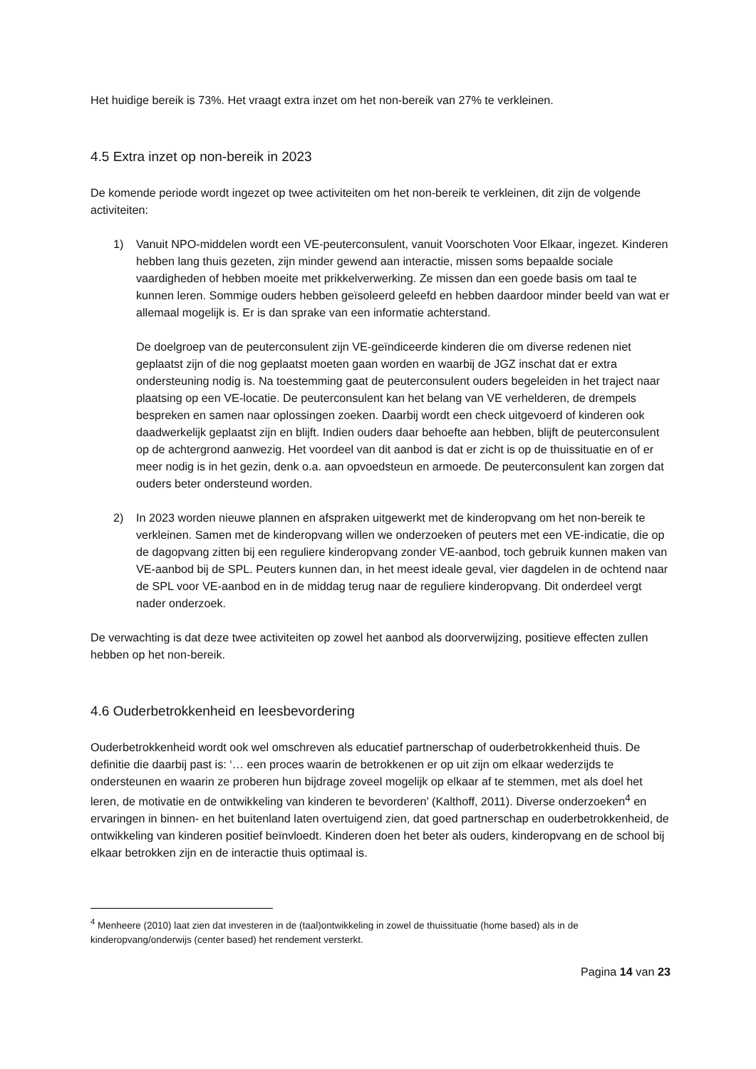Het huidige bereik is 73%. Het vraagt extra inzet om het non-bereik van 27% te verkleinen.
4.5 Extra inzet op non-bereik in 2023
De komende periode wordt ingezet op twee activiteiten om het non-bereik te verkleinen, dit zijn de volgende activiteiten:
1) Vanuit NPO-middelen wordt een VE-peuterconsulent, vanuit Voorschoten Voor Elkaar, ingezet. Kinderen hebben lang thuis gezeten, zijn minder gewend aan interactie, missen soms bepaalde sociale vaardigheden of hebben moeite met prikkelverwerking. Ze missen dan een goede basis om taal te kunnen leren. Sommige ouders hebben geïsoleerd geleefd en hebben daardoor minder beeld van wat er allemaal mogelijk is. Er is dan sprake van een informatie achterstand.
De doelgroep van de peuterconsulent zijn VE-geïndiceerde kinderen die om diverse redenen niet geplaatst zijn of die nog geplaatst moeten gaan worden en waarbij de JGZ inschat dat er extra ondersteuning nodig is. Na toestemming gaat de peuterconsulent ouders begeleiden in het traject naar plaatsing op een VE-locatie. De peuterconsulent kan het belang van VE verhelderen, de drempels bespreken en samen naar oplossingen zoeken. Daarbij wordt een check uitgevoerd of kinderen ook daadwerkelijk geplaatst zijn en blijft. Indien ouders daar behoefte aan hebben, blijft de peuterconsulent op de achtergrond aanwezig. Het voordeel van dit aanbod is dat er zicht is op de thuissituatie en of er meer nodig is in het gezin, denk o.a. aan opvoedsteun en armoede. De peuterconsulent kan zorgen dat ouders beter ondersteund worden.
2) In 2023 worden nieuwe plannen en afspraken uitgewerkt met de kinderopvang om het non-bereik te verkleinen. Samen met de kinderopvang willen we onderzoeken of peuters met een VE-indicatie, die op de dagopvang zitten bij een reguliere kinderopvang zonder VE-aanbod, toch gebruik kunnen maken van VE-aanbod bij de SPL. Peuters kunnen dan, in het meest ideale geval, vier dagdelen in de ochtend naar de SPL voor VE-aanbod en in de middag terug naar de reguliere kinderopvang. Dit onderdeel vergt nader onderzoek.
De verwachting is dat deze twee activiteiten op zowel het aanbod als doorverwijzing, positieve effecten zullen hebben op het non-bereik.
4.6 Ouderbetrokkenheid en leesbevordering
Ouderbetrokkenheid wordt ook wel omschreven als educatief partnerschap of ouderbetrokkenheid thuis. De definitie die daarbij past is: ‘… een proces waarin de betrokkenen er op uit zijn om elkaar wederzijds te ondersteunen en waarin ze proberen hun bijdrage zoveel mogelijk op elkaar af te stemmen, met als doel het leren, de motivatie en de ontwikkeling van kinderen te bevorderen’ (Kalthoff, 2011). Diverse onderzoeken<sup>4</sup> en ervaringen in binnen- en het buitenland laten overtuigend zien, dat goed partnerschap en ouderbetrokkenheid, de ontwikkeling van kinderen positief beïnvloedt. Kinderen doen het beter als ouders, kinderopvang en de school bij elkaar betrokken zijn en de interactie thuis optimaal is.
<sup>4</sup> Menheere (2010) laat zien dat investeren in de (taal)ontwikkeling in zowel de thuissituatie (home based) als in de kinderopvang/onderwijs (center based) het rendement versterkt.
Pagina 14 van 23